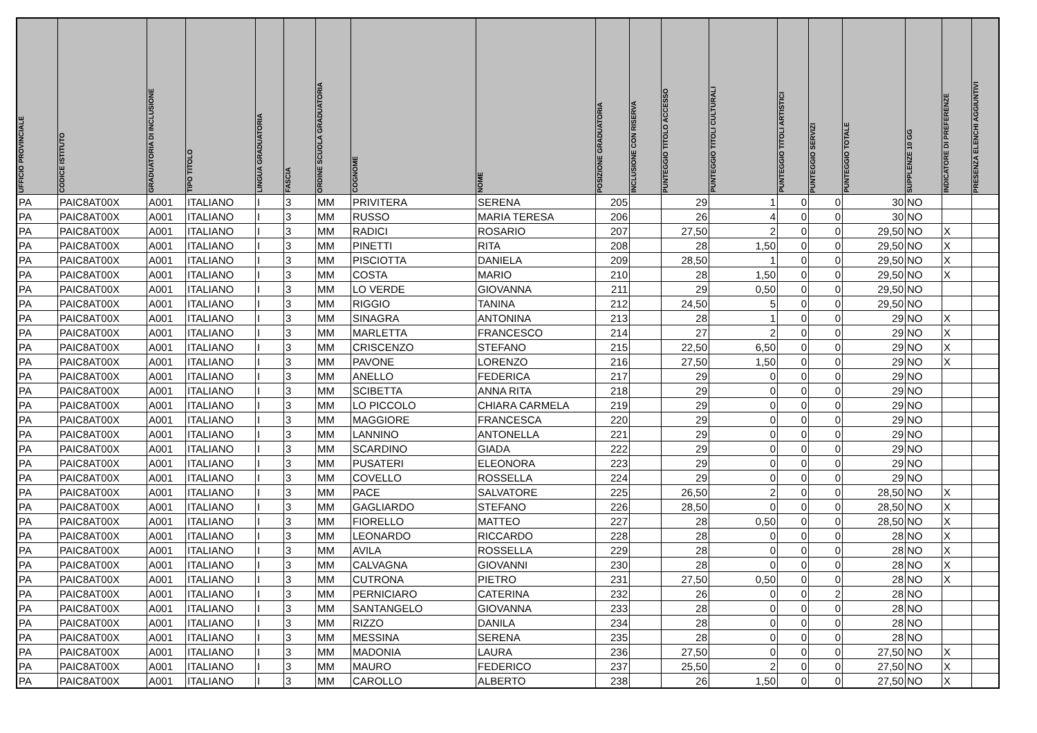| UFFICIO PROVINCIALE | CODICE ISTITUTO | GRADUATORIA DI INCLUSIONE | TIPO TITOLO | LINGUA GRADUATORIA | FASCIA | ORDINE SCUOLA GRADUATORIA | COGNOME | NOME | POSIZIONE GRADUATORIA | INCLUSIONE CON RISERVA | PUNTEGGIO TITOLO ACCESSO | PUNTEGGIO TITOLI CULTURALI | PUNTEGGIO TITOLI ARTISTICI | PUNTEGGIO SERVIZI | PUNTEGGIO TOTALE | SUPPLENZE 10 GG | INDICATORE DI PREFERENZE | PRESENZA ELENCHI AGGIUNTIVI |
| --- | --- | --- | --- | --- | --- | --- | --- | --- | --- | --- | --- | --- | --- | --- | --- | --- | --- | --- |
| PA | PAIC8AT00X | A001 | ITALIANO | I | 3 | MM | PRIVITERA | SERENA | 205 | | 29 | 1 | 0 | 0 | 30 | NO | | |
| PA | PAIC8AT00X | A001 | ITALIANO | I | 3 | MM | RUSSO | MARIA TERESA | 206 | | 26 | 4 | 0 | 0 | 30 | NO | | |
| PA | PAIC8AT00X | A001 | ITALIANO | I | 3 | MM | RADICI | ROSARIO | 207 | | 27,50 | 2 | 0 | 0 | 29,50 | NO | X | |
| PA | PAIC8AT00X | A001 | ITALIANO | I | 3 | MM | PINETTI | RITA | 208 | | 28 | 1,50 | 0 | 0 | 29,50 | NO | X | |
| PA | PAIC8AT00X | A001 | ITALIANO | I | 3 | MM | PISCIOTTA | DANIELA | 209 | | 28,50 | 1 | 0 | 0 | 29,50 | NO | X | |
| PA | PAIC8AT00X | A001 | ITALIANO | I | 3 | MM | COSTA | MARIO | 210 | | 28 | 1,50 | 0 | 0 | 29,50 | NO | X | |
| PA | PAIC8AT00X | A001 | ITALIANO | I | 3 | MM | LO VERDE | GIOVANNA | 211 | | 29 | 0,50 | 0 | 0 | 29,50 | NO | | |
| PA | PAIC8AT00X | A001 | ITALIANO | I | 3 | MM | RIGGIO | TANINA | 212 | | 24,50 | 5 | 0 | 0 | 29,50 | NO | | |
| PA | PAIC8AT00X | A001 | ITALIANO | I | 3 | MM | SINAGRA | ANTONINA | 213 | | 28 | 1 | 0 | 0 | 29 | NO | X | |
| PA | PAIC8AT00X | A001 | ITALIANO | I | 3 | MM | MARLETTA | FRANCESCO | 214 | | 27 | 2 | 0 | 0 | 29 | NO | X | |
| PA | PAIC8AT00X | A001 | ITALIANO | I | 3 | MM | CRISCENZO | STEFANO | 215 | | 22,50 | 6,50 | 0 | 0 | 29 | NO | X | |
| PA | PAIC8AT00X | A001 | ITALIANO | I | 3 | MM | PAVONE | LORENZO | 216 | | 27,50 | 1,50 | 0 | 0 | 29 | NO | X | |
| PA | PAIC8AT00X | A001 | ITALIANO | I | 3 | MM | ANELLO | FEDERICA | 217 | | 29 | 0 | 0 | 0 | 29 | NO | | |
| PA | PAIC8AT00X | A001 | ITALIANO | I | 3 | MM | SCIBETTA | ANNA RITA | 218 | | 29 | 0 | 0 | 0 | 29 | NO | | |
| PA | PAIC8AT00X | A001 | ITALIANO | I | 3 | MM | LO PICCOLO | CHIARA CARMELA | 219 | | 29 | 0 | 0 | 0 | 29 | NO | | |
| PA | PAIC8AT00X | A001 | ITALIANO | I | 3 | MM | MAGGIORE | FRANCESCA | 220 | | 29 | 0 | 0 | 0 | 29 | NO | | |
| PA | PAIC8AT00X | A001 | ITALIANO | I | 3 | MM | LANNINO | ANTONELLA | 221 | | 29 | 0 | 0 | 0 | 29 | NO | | |
| PA | PAIC8AT00X | A001 | ITALIANO | I | 3 | MM | SCARDINO | GIADA | 222 | | 29 | 0 | 0 | 0 | 29 | NO | | |
| PA | PAIC8AT00X | A001 | ITALIANO | I | 3 | MM | PUSATERI | ELEONORA | 223 | | 29 | 0 | 0 | 0 | 29 | NO | | |
| PA | PAIC8AT00X | A001 | ITALIANO | I | 3 | MM | COVELLO | ROSSELLA | 224 | | 29 | 0 | 0 | 0 | 29 | NO | | |
| PA | PAIC8AT00X | A001 | ITALIANO | I | 3 | MM | PACE | SALVATORE | 225 | | 26,50 | 2 | 0 | 0 | 28,50 | NO | X | |
| PA | PAIC8AT00X | A001 | ITALIANO | I | 3 | MM | GAGLIARDO | STEFANO | 226 | | 28,50 | 0 | 0 | 0 | 28,50 | NO | X | |
| PA | PAIC8AT00X | A001 | ITALIANO | I | 3 | MM | FIORELLO | MATTEO | 227 | | 28 | 0,50 | 0 | 0 | 28,50 | NO | X | |
| PA | PAIC8AT00X | A001 | ITALIANO | I | 3 | MM | LEONARDO | RICCARDO | 228 | | 28 | 0 | 0 | 0 | 28 | NO | X | |
| PA | PAIC8AT00X | A001 | ITALIANO | I | 3 | MM | AVILA | ROSSELLA | 229 | | 28 | 0 | 0 | 0 | 28 | NO | X | |
| PA | PAIC8AT00X | A001 | ITALIANO | I | 3 | MM | CALVAGNA | GIOVANNI | 230 | | 28 | 0 | 0 | 0 | 28 | NO | X | |
| PA | PAIC8AT00X | A001 | ITALIANO | I | 3 | MM | CUTRONA | PIETRO | 231 | | 27,50 | 0,50 | 0 | 0 | 28 | NO | X | |
| PA | PAIC8AT00X | A001 | ITALIANO | I | 3 | MM | PERNICIARO | CATERINA | 232 | | 26 | 0 | 0 | 2 | 28 | NO | | |
| PA | PAIC8AT00X | A001 | ITALIANO | I | 3 | MM | SANTANGELO | GIOVANNA | 233 | | 28 | 0 | 0 | 0 | 28 | NO | | |
| PA | PAIC8AT00X | A001 | ITALIANO | I | 3 | MM | RIZZO | DANILA | 234 | | 28 | 0 | 0 | 0 | 28 | NO | | |
| PA | PAIC8AT00X | A001 | ITALIANO | I | 3 | MM | MESSINA | SERENA | 235 | | 28 | 0 | 0 | 0 | 28 | NO | | |
| PA | PAIC8AT00X | A001 | ITALIANO | I | 3 | MM | MADONIA | LAURA | 236 | | 27,50 | 0 | 0 | 0 | 27,50 | NO | X | |
| PA | PAIC8AT00X | A001 | ITALIANO | I | 3 | MM | MAURO | FEDERICO | 237 | | 25,50 | 2 | 0 | 0 | 27,50 | NO | X | |
| PA | PAIC8AT00X | A001 | ITALIANO | I | 3 | MM | CAROLLO | ALBERTO | 238 | | 26 | 1,50 | 0 | 0 | 27,50 | NO | X | |